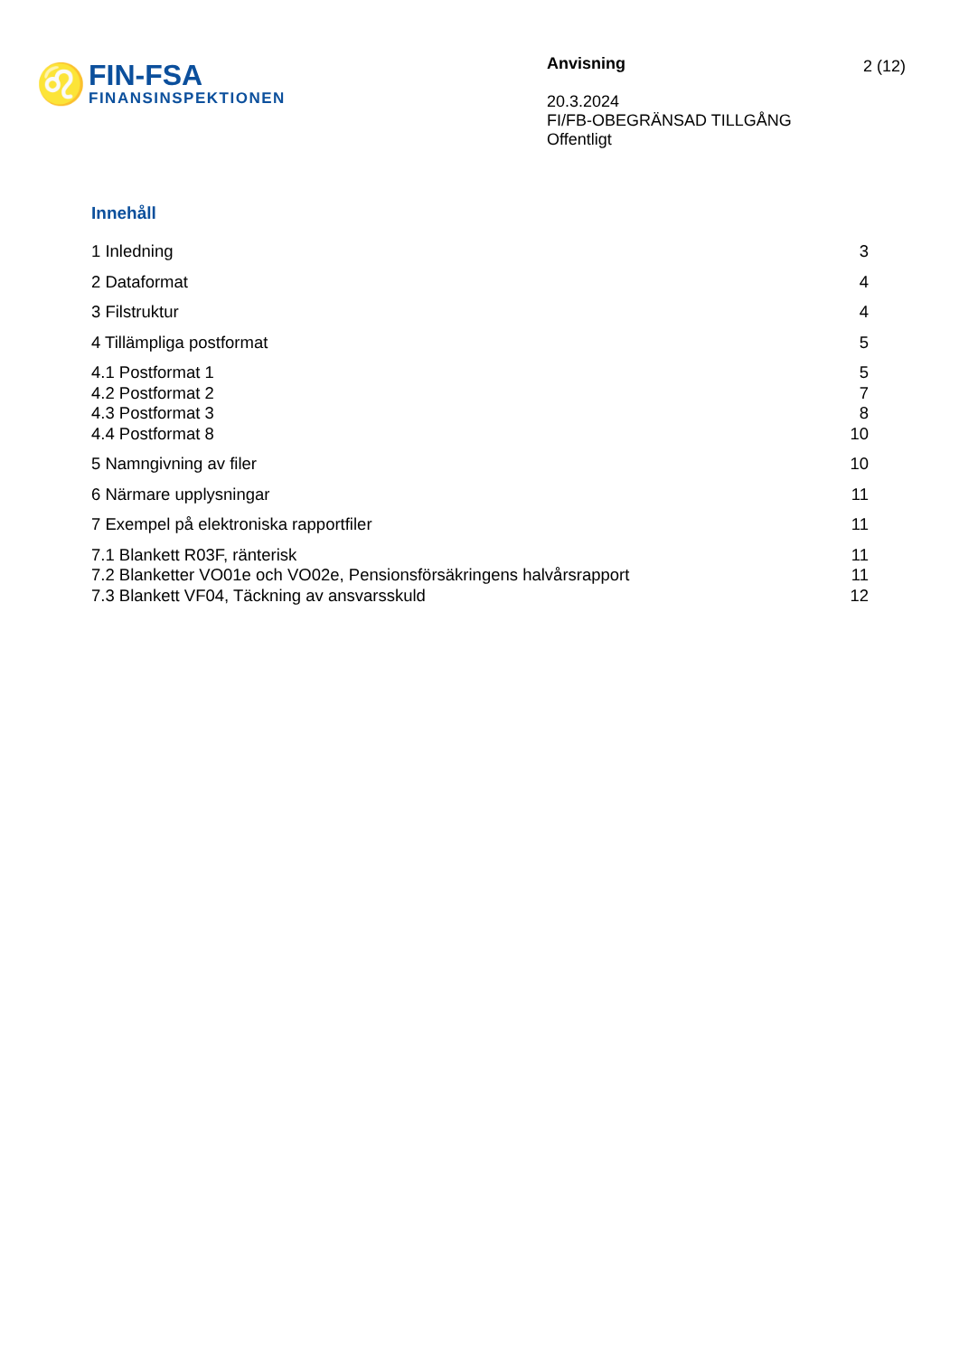♌
FIN-FSA
FINANSINSPEKTIONEN
Anvisning
20.3.2024
FI/FB-OBEGRÄNSAD TILLGÅNG
Offentligt
2 (12)
Innehåll
1 Inledning 3
2 Dataformat 4
3 Filstruktur 4
4 Tillämpliga postformat 5
4.1 Postformat 1 5
4.2 Postformat 2 7
4.3 Postformat 3 8
4.4 Postformat 8 10
5 Namngivning av filer 10
6 Närmare upplysningar 11
7 Exempel på elektroniska rapportfiler 11
7.1 Blankett R03F, ränterisk 11
7.2 Blanketter VO01e och VO02e, Pensionsförsäkringens halvårsrapport 11
7.3 Blankett VF04, Täckning av ansvarsskuld 12